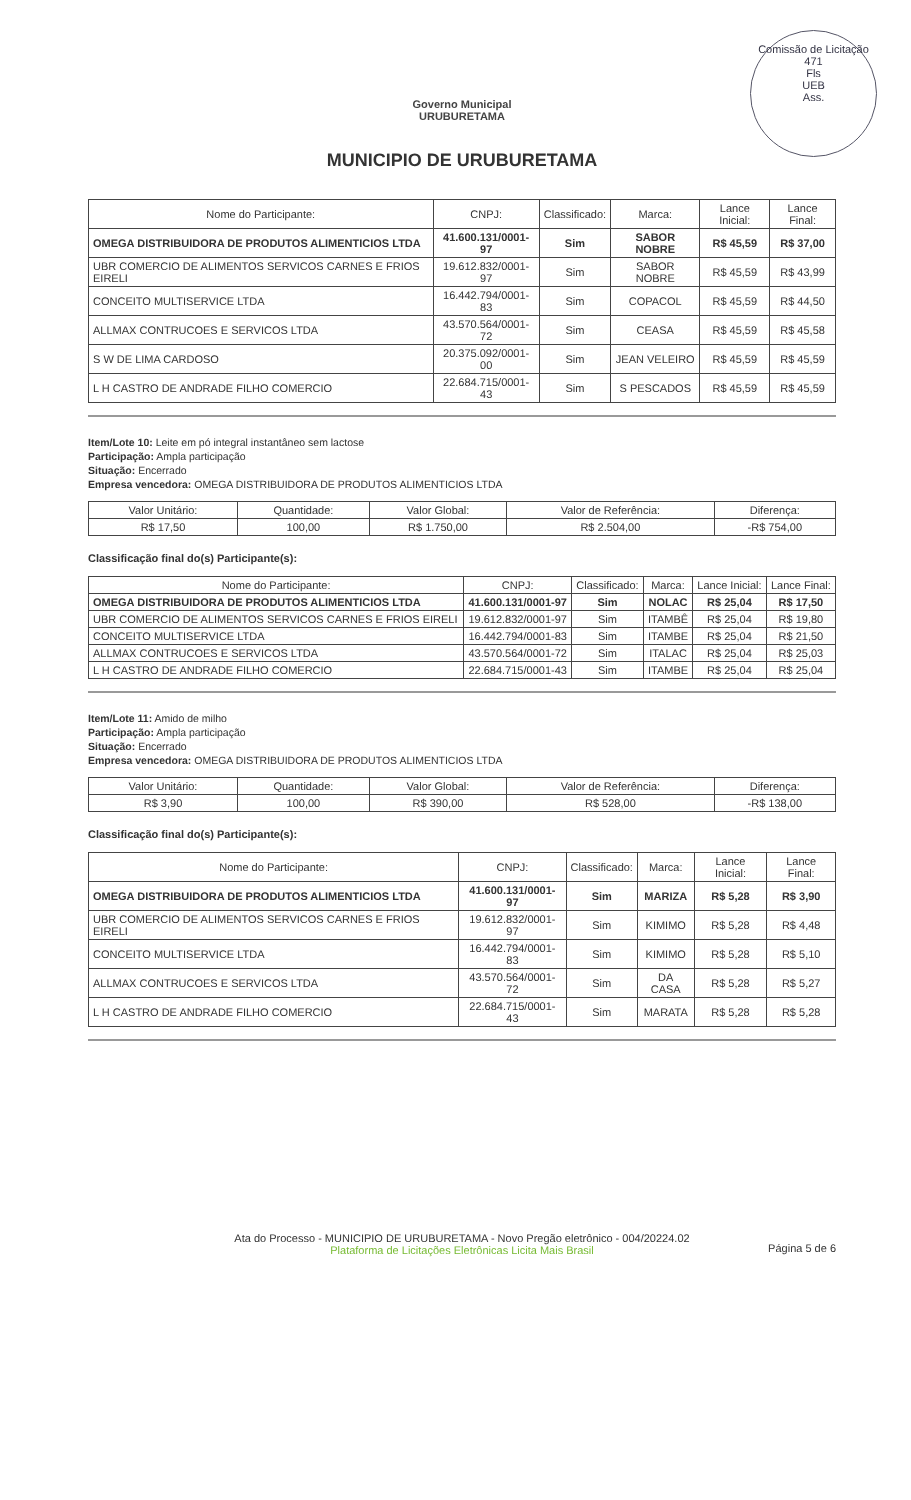Comissão de Licitação
471
Fls
UEB
Ass.
Governo Municipal
URUBURETAMA
MUNICIPIO DE URUBURETAMA
| Nome do Participante: | CNPJ: | Classificado: | Marca: | Lance Inicial: | Lance Final: |
| --- | --- | --- | --- | --- | --- |
| OMEGA DISTRIBUIDORA DE PRODUTOS ALIMENTICIOS LTDA | 41.600.131/0001-97 | Sim | SABOR NOBRE | R$ 45,59 | R$ 37,00 |
| UBR COMERCIO DE ALIMENTOS SERVICOS CARNES E FRIOS EIRELI | 19.612.832/0001-97 | Sim | SABOR NOBRE | R$ 45,59 | R$ 43,99 |
| CONCEITO MULTISERVICE LTDA | 16.442.794/0001-83 | Sim | COPACOL | R$ 45,59 | R$ 44,50 |
| ALLMAX CONTRUCOES E SERVICOS LTDA | 43.570.564/0001-72 | Sim | CEASA | R$ 45,59 | R$ 45,58 |
| S W DE LIMA CARDOSO | 20.375.092/0001-00 | Sim | JEAN VELEIRO | R$ 45,59 | R$ 45,59 |
| L H CASTRO DE ANDRADE FILHO COMERCIO | 22.684.715/0001-43 | Sim | S PESCADOS | R$ 45,59 | R$ 45,59 |
Item/Lote 10: Leite em pó integral instantâneo sem lactose
Participação: Ampla participação
Situação: Encerrado
Empresa vencedora: OMEGA DISTRIBUIDORA DE PRODUTOS ALIMENTICIOS LTDA
| Valor Unitário: | Quantidade: | Valor Global: | Valor de Referência: | Diferença: |
| --- | --- | --- | --- | --- |
| R$ 17,50 | 100,00 | R$ 1.750,00 | R$ 2.504,00 | -R$ 754,00 |
Classificação final do(s) Participante(s):
| Nome do Participante: | CNPJ: | Classificado: | Marca: | Lance Inicial: | Lance Final: |
| --- | --- | --- | --- | --- | --- |
| OMEGA DISTRIBUIDORA DE PRODUTOS ALIMENTICIOS LTDA | 41.600.131/0001-97 | Sim | NOLAC | R$ 25,04 | R$ 17,50 |
| UBR COMERCIO DE ALIMENTOS SERVICOS CARNES E FRIOS EIRELI | 19.612.832/0001-97 | Sim | ITAMBÊ | R$ 25,04 | R$ 19,80 |
| CONCEITO MULTISERVICE LTDA | 16.442.794/0001-83 | Sim | ITAMBE | R$ 25,04 | R$ 21,50 |
| ALLMAX CONTRUCOES E SERVICOS LTDA | 43.570.564/0001-72 | Sim | ITALAC | R$ 25,04 | R$ 25,03 |
| L H CASTRO DE ANDRADE FILHO COMERCIO | 22.684.715/0001-43 | Sim | ITAMBE | R$ 25,04 | R$ 25,04 |
Item/Lote 11: Amido de milho
Participação: Ampla participação
Situação: Encerrado
Empresa vencedora: OMEGA DISTRIBUIDORA DE PRODUTOS ALIMENTICIOS LTDA
| Valor Unitário: | Quantidade: | Valor Global: | Valor de Referência: | Diferença: |
| --- | --- | --- | --- | --- |
| R$ 3,90 | 100,00 | R$ 390,00 | R$ 528,00 | -R$ 138,00 |
Classificação final do(s) Participante(s):
| Nome do Participante: | CNPJ: | Classificado: | Marca: | Lance Inicial: | Lance Final: |
| --- | --- | --- | --- | --- | --- |
| OMEGA DISTRIBUIDORA DE PRODUTOS ALIMENTICIOS LTDA | 41.600.131/0001-97 | Sim | MARIZA | R$ 5,28 | R$ 3,90 |
| UBR COMERCIO DE ALIMENTOS SERVICOS CARNES E FRIOS EIRELI | 19.612.832/0001-97 | Sim | KIMIMO | R$ 5,28 | R$ 4,48 |
| CONCEITO MULTISERVICE LTDA | 16.442.794/0001-83 | Sim | KIMIMO | R$ 5,28 | R$ 5,10 |
| ALLMAX CONTRUCOES E SERVICOS LTDA | 43.570.564/0001-72 | Sim | DA CASA | R$ 5,28 | R$ 5,27 |
| L H CASTRO DE ANDRADE FILHO COMERCIO | 22.684.715/0001-43 | Sim | MARATA | R$ 5,28 | R$ 5,28 |
Ata do Processo - MUNICIPIO DE URUBURETAMA - Novo Pregão eletrônico - 004/20224.02
Plataforma de Licitações Eletrônicas Licita Mais Brasil
Página 5 de 6